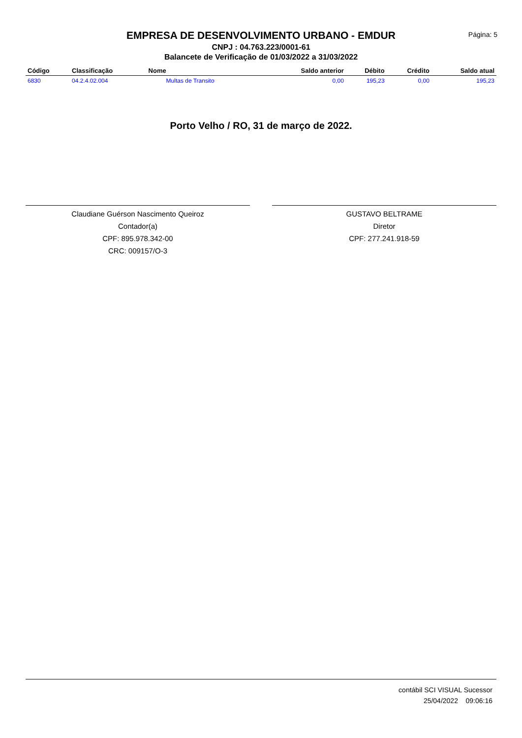Página: 5
EMPRESA DE DESENVOLVIMENTO URBANO - EMDUR
CNPJ : 04.763.223/0001-61
Balancete de Verificação de 01/03/2022 a 31/03/2022
| Código | Classificação | Nome | Saldo anterior | Débito | Crédito | Saldo atual |
| --- | --- | --- | --- | --- | --- | --- |
| 6830 | 04.2.4.02.004 | Multas de Transito | 0,00 | 195,23 | 0,00 | 195,23 |
Porto Velho / RO, 31 de março de 2022.
Claudiane Guérson Nascimento Queiroz
Contador(a)
CPF: 895.978.342-00
CRC: 009157/O-3
GUSTAVO BELTRAME
Diretor
CPF: 277.241.918-59
contábil SCI VISUAL Sucessor
25/04/2022 09:06:16